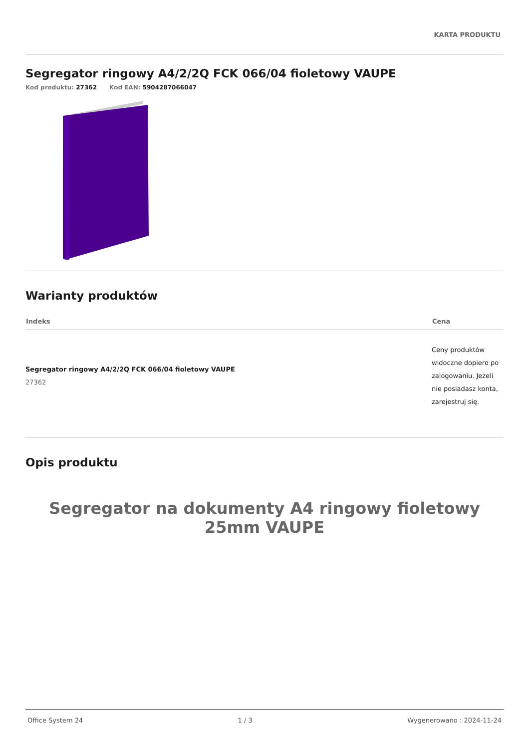KARTA PRODUKTU
Segregator ringowy A4/2/2Q FCK 066/04 fioletowy VAUPE
Kod produktu: 27362 Kod EAN: 5904287066047
Warianty produktów
| Indeks | Cena |
| --- | --- |
| Segregator ringowy A4/2/2Q FCK 066/04 fioletowy VAUPE 27362 | Ceny produktów widoczne dopiero po zalogowaniu. Jeżeli nie posiadasz konta, zarejestruj się. |
Opis produktu
Segregator na dokumenty A4 ringowy fioletowy 25mm VAUPE
Office System 24 1 / 3 Wygenerowano : 2024-11-24